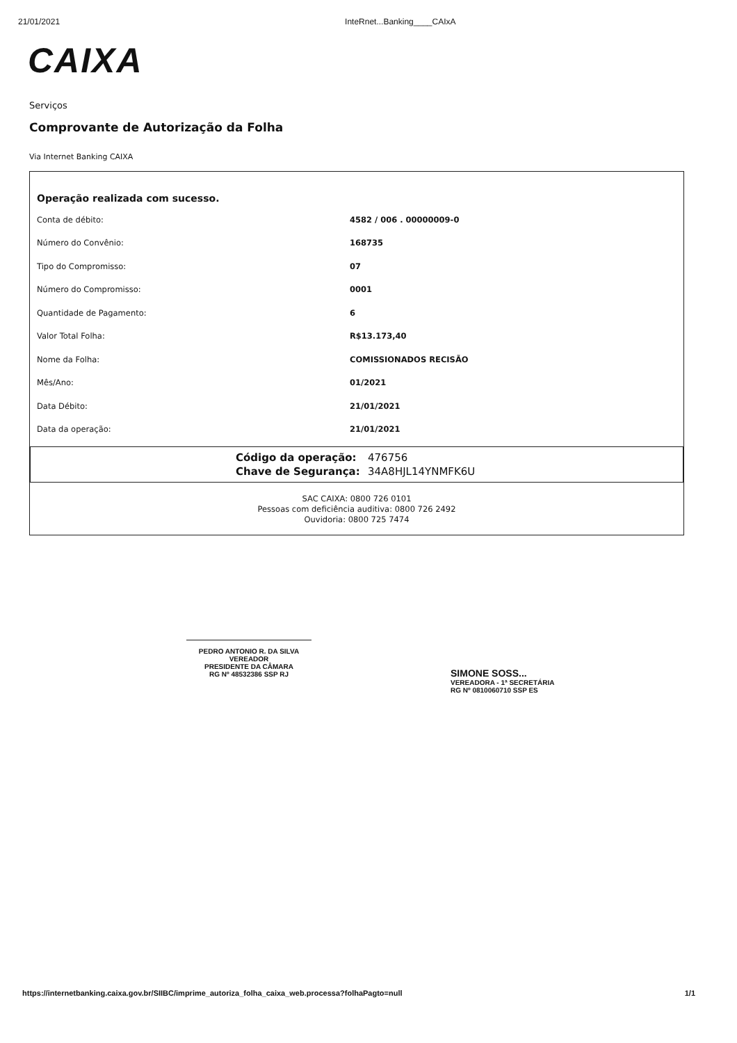21/01/2021 InteRnet...Banking____CAIxA
CAIXA
Serviços
Comprovante de Autorização da Folha
Via Internet Banking CAIXA
Operação realizada com sucesso.
| Conta de débito: | 4582 / 006 . 00000009-0 |
| Número do Convênio: | 168735 |
| Tipo do Compromisso: | 07 |
| Número do Compromisso: | 0001 |
| Quantidade de Pagamento: | 6 |
| Valor Total Folha: | R$13.173,40 |
| Nome da Folha: | COMISSIONADOS RECISÃO |
| Mês/Ano: | 01/2021 |
| Data Débito: | 21/01/2021 |
| Data da operação: | 21/01/2021 |
Código da operação: 476756
Chave de Segurança: 34A8HJL14YNMFK6U
SAC CAIXA: 0800 726 0101
Pessoas com deficiência auditiva: 0800 726 2492
Ouvidoria: 0800 725 7474
PEDRO ANTONIO R. DA SILVA
VEREADOR
PRESIDENTE DA CÂMARA
RG Nº 48532386 SSP RJ
SIMONE SOSS...
VEREADORA - 1ª SECRETÁRIA
RG Nº 0810060710 SSP ES
https://internetbanking.caixa.gov.br/SIIBC/imprime_autoriza_folha_caixa_web.processa?folhaPagto=null 1/1